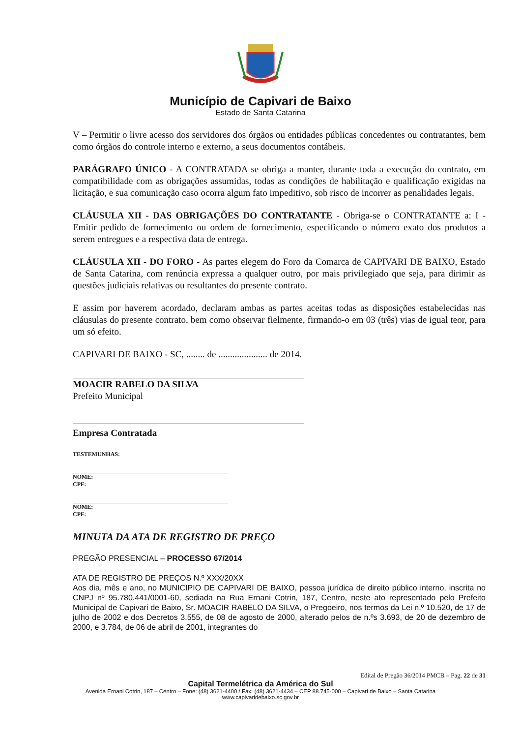Município de Capivari de Baixo
Estado de Santa Catarina
V – Permitir o livre acesso dos servidores dos órgãos ou entidades públicas concedentes ou contratantes, bem como órgãos do controle interno e externo, a seus documentos contábeis.
PARÁGRAFO ÚNICO - A CONTRATADA se obriga a manter, durante toda a execução do contrato, em compatibilidade com as obrigações assumidas, todas as condições de habilitação e qualificação exigidas na licitação, e sua comunicação caso ocorra algum fato impeditivo, sob risco de incorrer as penalidades legais.
CLÁUSULA XII - DAS OBRIGAÇÕES DO CONTRATANTE - Obriga-se o CONTRATANTE a: I - Emitir pedido de fornecimento ou ordem de fornecimento, especificando o número exato dos produtos a serem entregues e a respectiva data de entrega.
CLÁUSULA XII - DO FORO - As partes elegem do Foro da Comarca de CAPIVARI DE BAIXO, Estado de Santa Catarina, com renúncia expressa a qualquer outro, por mais privilegiado que seja, para dirimir as questões judiciais relativas ou resultantes do presente contrato.
E assim por haverem acordado, declaram ambas as partes aceitas todas as disposições estabelecidas nas cláusulas do presente contrato, bem como observar fielmente, firmando-o em 03 (três) vias de igual teor, para um só efeito.
CAPIVARI DE BAIXO - SC, ........ de ..................... de 2014.
MOACIR RABELO DA SILVA
Prefeito Municipal
Empresa Contratada
TESTEMUNHAS:
NOME:
CPF:
NOME:
CPF:
MINUTA DA ATA DE REGISTRO DE PREÇO
PREGÃO PRESENCIAL – PROCESSO 67/2014
ATA DE REGISTRO DE PREÇOS N.º XXX/20XX
Aos dia, mês e ano, no MUNICIPIO DE CAPIVARI DE BAIXO, pessoa jurídica de direito público interno, inscrita no CNPJ nº 95.780.441/0001-60, sediada na Rua Ernani Cotrin, 187, Centro, neste ato representado pelo Prefeito Municipal de Capivari de Baixo, Sr. MOACIR RABELO DA SILVA, o Pregoeiro, nos termos da Lei n.º 10.520, de 17 de julho de 2002 e dos Decretos 3.555, de 08 de agosto de 2000, alterado pelos de n.ºs 3.693, de 20 de dezembro de 2000, e 3.784, de 06 de abril de 2001, integrantes do
Edital de Pregão 36/2014 PMCB – Pag. 22 de 31
Capital Termelétrica da América do Sul
Avenida Ernani Cotrin, 187 – Centro – Fone: (48) 3621-4400 / Fax: (48) 3621-4434 – CEP 88.745-000 – Capivari de Baixo – Santa Catarina
www.capivaridebaixo.sc.gov.br